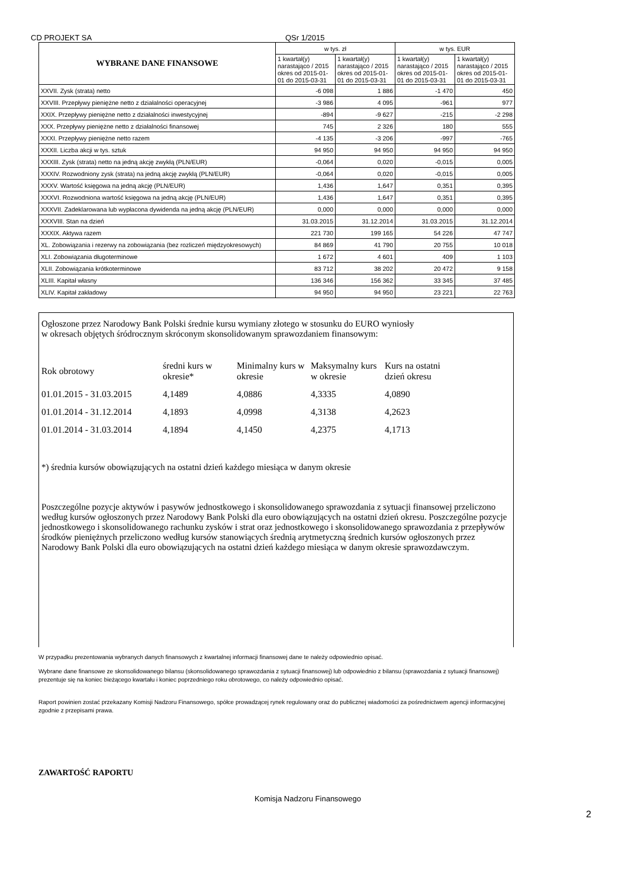CD PROJEKT SA QSr 1/2015
| WYBRANE DANE FINANSOWE | w tys. zł | | w tys. EUR | |
| | 1 kwartał(y) narastająco / 2015 okres od 2015-01-01 do 2015-03-31 | 1 kwartał(y) narastająco / 2015 okres od 2015-01-01 do 2015-03-31 | 1 kwartał(y) narastająco / 2015 okres od 2015-01-01 do 2015-03-31 | 1 kwartał(y) narastająco / 2015 okres od 2015-01-01 do 2015-03-31 |
| XXVII. Zysk (strata) netto | -6 098 | 1 886 | -1 470 | 450 |
| XXVIII. Przepływy pieniężne netto z działalności operacyjnej | -3 986 | 4 095 | -961 | 977 |
| XXIX. Przepływy pieniężne netto z działalności inwestycyjnej | -894 | -9 627 | -215 | -2 298 |
| XXX. Przepływy pieniężne netto z działalności finansowej | 745 | 2 326 | 180 | 555 |
| XXXI. Przepływy pieniężne netto razem | -4 135 | -3 206 | -997 | -765 |
| XXXII. Liczba akcji w tys. sztuk | 94 950 | 94 950 | 94 950 | 94 950 |
| XXXIII. Zysk (strata) netto na jedną akcję zwykłą (PLN/EUR) | -0,064 | 0,020 | -0,015 | 0,005 |
| XXXIV. Rozwodniony zysk (strata) na jedną akcję zwykłą (PLN/EUR) | -0,064 | 0,020 | -0,015 | 0,005 |
| XXXV. Wartość księgowa na jedną akcję (PLN/EUR) | 1,436 | 1,647 | 0,351 | 0,395 |
| XXXVI. Rozwodniona wartość księgowa na jedną akcję (PLN/EUR) | 1,436 | 1,647 | 0,351 | 0,395 |
| XXXVII. Zadeklarowana lub wypłacona dywidenda na jedną akcję (PLN/EUR) | 0,000 | 0,000 | 0,000 | 0,000 |
| XXXVIII. Stan na dzień | 31.03.2015 | 31.12.2014 | 31.03.2015 | 31.12.2014 |
| XXXIX. Aktywa razem | 221 730 | 199 165 | 54 226 | 47 747 |
| XL. Zobowiązania i rezerwy na zobowiązania (bez rozliczeń międzyokresowych) | 84 869 | 41 790 | 20 755 | 10 018 |
| XLI. Zobowiązania długoterminowe | 1 672 | 4 601 | 409 | 1 103 |
| XLII. Zobowiązania krótkoterminowe | 83 712 | 38 202 | 20 472 | 9 158 |
| XLIII. Kapitał własny | 136 346 | 156 362 | 33 345 | 37 485 |
| XLIV. Kapitał zakładowy | 94 950 | 94 950 | 23 221 | 22 763 |
Ogłoszone przez Narodowy Bank Polski średnie kursu wymiany złotego w stosunku do EURO wyniosły w okresach objętych śródrocznym skróconym skonsolidowanym sprawozdaniem finansowym:
| Rok obrotowy | średni kurs w okresie* | Minimalny kurs w okresie | Maksymalny kurs w okresie | Kurs na ostatni dzień okresu |
| 01.01.2015 - 31.03.2015 | 4,1489 | 4,0886 | 4,3335 | 4,0890 |
| 01.01.2014 - 31.12.2014 | 4,1893 | 4,0998 | 4,3138 | 4,2623 |
| 01.01.2014 - 31.03.2014 | 4,1894 | 4,1450 | 4,2375 | 4,1713 |
*) średnia kursów obowiązujących na ostatni dzień każdego miesiąca w danym okresie
Poszczególne pozycje aktywów i pasywów jednostkowego i skonsolidowanego sprawozdania z sytuacji finansowej przeliczono według kursów ogłoszonych przez Narodowy Bank Polski dla euro obowiązujących na ostatni dzień okresu. Poszczególne pozycje jednostkowego i skonsolidowanego rachunku zysków i strat oraz jednostkowego i skonsolidowanego sprawozdania z przepływów środków pieniężnych przeliczono według kursów stanowiących średnią arytmetyczną średnich kursów ogłoszonych przez Narodowy Bank Polski dla euro obowiązujących na ostatni dzień każdego miesiąca w danym okresie sprawozdawczym.
W przypadku prezentowania wybranych danych finansowych z kwartalnej informacji finansowej dane te należy odpowiednio opisać.
Wybrane dane finansowe ze skonsolidowanego bilansu (skonsolidowanego sprawozdania z sytuacji finansowej) lub odpowiednio z bilansu (sprawozdania z sytuacji finansowej) prezentuje się na koniec bieżącego kwartału i koniec poprzedniego roku obrotowego, co należy odpowiednio opisać.
Raport powinien zostać przekazany Komisji Nadzoru Finansowego, spółce prowadzącej rynek regulowany oraz do publicznej wiadomości za pośrednictwem agencji informacyjnej zgodnie z przepisami prawa.
ZAWARTOŚĆ RAPORTU
Komisja Nadzoru Finansowego
2